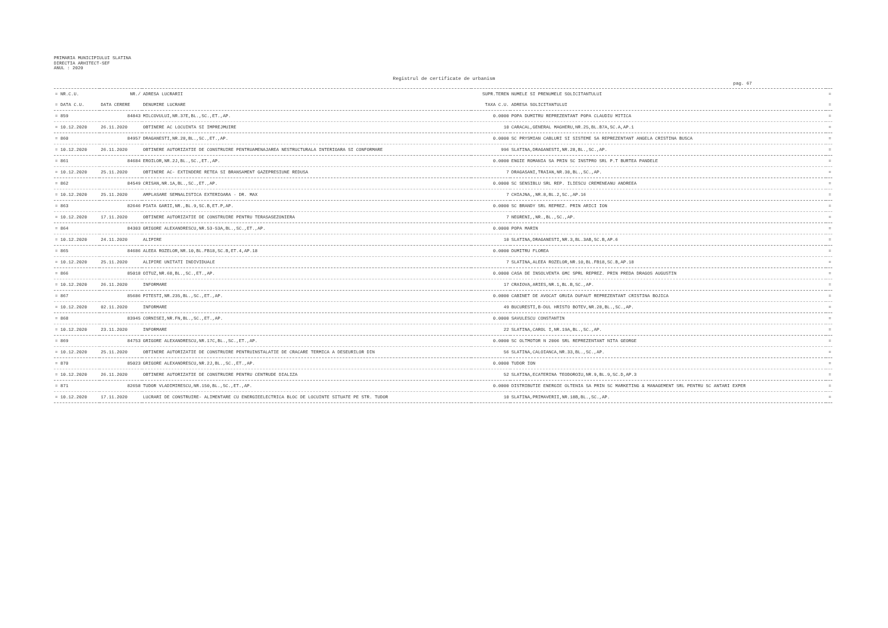PRIMARIA MUNICIPIULUI SLATINA
DIRECTIA ARHITECT-SEF
ANUL : 2020
Registrul de certificate de urbanism
pag. 67
| = NR.C.U. | NR./ | ADRESA LUCRARII | SUPR.TEREN | NUMELE SI PRENUMELE SOLICITANTULUI | = |
| --- | --- | --- | --- | --- | --- |
| = DATA C.U. | DATA CERERE | DENUMIRE LUCRARE | TAXA C.U. | ADRESA SOLICITANTULUI | = |
| = 859 | 84843 | MILCOVULUI,NR.37E,BL.,SC.,ET.,AP. | 0.0000 | POPA DUMITRU REPREZENTANT POPA CLAUDIU MITICA | = |
| = 10.12.2020 | 26.11.2020 | OBTINERE AC LOCUINTA SI IMPREJMUIRE | 10 | CARACAL,GENERAL MAGHERU,NR.25,BL.B7A,SC.A,AP.1 | = |
| = 860 | 84957 | DRAGANESTI,NR.28,BL.,SC.,ET.,AP. | 0.0000 | SC PRYSMIAN CABLURI SI SISTEME SA REPREZENTANT ANGELA CRISTINA BUSCA | = |
| = 10.12.2020 | 26.11.2020 | OBTINERE AUTORIZATIE DE CONSTRUIRE PENTRUAMENAJAREA NESTRUCTURALA INTERIOARA SI CONFORMARE | 996 | SLATINA,DRAGANESTI,NR.28,BL.,SC.,AP. | = |
| = 861 | 84684 | EROILOR,NR.2J,BL.,SC.,ET.,AP. | 0.0000 | ENGIE ROMANIA SA PRIN SC INSTPRO SRL P.T BURTEA PANDELE | = |
| = 10.12.2020 | 25.11.2020 | OBTINERE AC- EXTINDERE RETEA SI BRANSAMENT GAZEPRESIUNE REDUSA | 7 | DRAGASANI,TRAIAN,NR.30,BL.,SC.,AP. | = |
| = 862 | 84549 | CRISAN,NR.1A,BL.,SC.,ET.,AP. | 0.0000 | SC SENSIBLU SRL REP. ILIESCU CREMENEANU ANDREEA | = |
| = 10.12.2020 | 25.11.2020 | AMPLASARE SEMNALISTICA EXTERIOARA - DR. MAX | 7 | CHIAJNA,,NR.8,BL.2,SC.,AP.16 | = |
| = 863 | 82646 | PIATA GARII,NR.,BL.9,SC.B,ET.P,AP. | 0.0000 | SC BRANDY SRL REPREZ. PRIN ARICI ION | = |
| = 10.12.2020 | 17.11.2020 | OBTINERE AUTORIZATIE DE CONSTRUIRE PENTRU TERASASEZONIERA | 7 | NEGRENI,,NR.,BL.,SC.,AP. | = |
| = 864 | 84303 | GRIGORE ALEXANDRESCU,NR.53-53A,BL.,SC.,ET.,AP. | 0.0000 | POPA MARIN | = |
| = 10.12.2020 | 24.11.2020 | ALIPIRE | 10 | SLATINA,DRAGANESTI,NR.3,BL.3AB,SC.B,AP.6 | = |
| = 865 | 84686 | ALEEA ROZELOR,NR.10,BL.FB18,SC.B,ET.4,AP.18 | 0.0000 | DUMITRU FLOREA | = |
| = 10.12.2020 | 25.11.2020 | ALIPIRE UNITATI INDIVIDUALE | 7 | SLATINA,ALEEA ROZELOR,NR.10,BL.FB18,SC.B,AP.18 | = |
| = 866 | 85018 | OITUZ,NR.68,BL.,SC.,ET.,AP. | 0.0000 | CASA DE INSOLVENTA GMC SPRL REPREZ. PRIN PREDA DRAGOS AUGUSTIN | = |
| = 10.12.2020 | 26.11.2020 | INFORMARE | 17 | CRAIOVA,ARIES,NR.1,BL.B,SC.,AP. | = |
| = 867 | 85686 | PITESTI,NR.235,BL.,SC.,ET.,AP. | 0.0000 | CABINET DE AVOCAT GRUIA DUFAUT REPREZENTANT CRISTINA BOJICA | = |
| = 10.12.2020 | 02.11.2020 | INFORMARE | 49 | BUCURESTI,B-DUL HRISTO BOTEV,NR.28,BL.,SC.,AP. | = |
| = 868 | 83945 | CORNISEI,NR.FN,BL.,SC.,ET.,AP. | 0.0000 | SAVULESCU CONSTANTIN | = |
| = 10.12.2020 | 23.11.2020 | INFORMARE | 22 | SLATINA,CAROL I,NR.19A,BL.,SC.,AP. | = |
| = 869 | 84753 | GRIGORE ALEXANDRESCU,NR.17C,BL.,SC.,ET.,AP. | 0.0000 | SC OLTMOTOR N 2006 SRL REPREZENTANT NITA GEORGE | = |
| = 10.12.2020 | 25.11.2020 | OBTINERE AUTORIZATIE DE CONSTRUIRE PENTRUINSTALATIE DE CRACARE TERMICA A DESEURILOR DIN | 56 | SLATINA,CALOIANCA,NR.33,BL.,SC.,AP. | = |
| = 870 | 85023 | GRIGORE ALEXANDRESCU,NR.2J,BL.,SC.,ET.,AP. | 0.0000 | TUDOR ION | = |
| = 10.12.2020 | 26.11.2020 | OBTINERE AUTORIZATIE DE CONSTRUIRE PENTRU CENTRUDE DIALIZA | 52 | SLATINA,ECATERINA TEODOROIU,NR.9,BL.9,SC.D,AP.3 | = |
| = 871 | 82658 | TUDOR VLADIMIRESCU,NR.150,BL.,SC.,ET.,AP. | 0.0000 | DISTRIBUTIE ENERGIE OLTENIA SA PRIN SC MARKETING & MANAGEMENT SRL PENTRU SC ANTARI EXPER | = |
| = 10.12.2020 | 17.11.2020 | LUCRARI DE CONSTRUIRE- ALIMENTARE CU ENERGIEELECTRICA BLOC DE LOCUINTE SITUATE PE STR. TUDOR | 10 | SLATINA,PRIMAVERII,NR.18B,BL.,SC.,AP. | = |